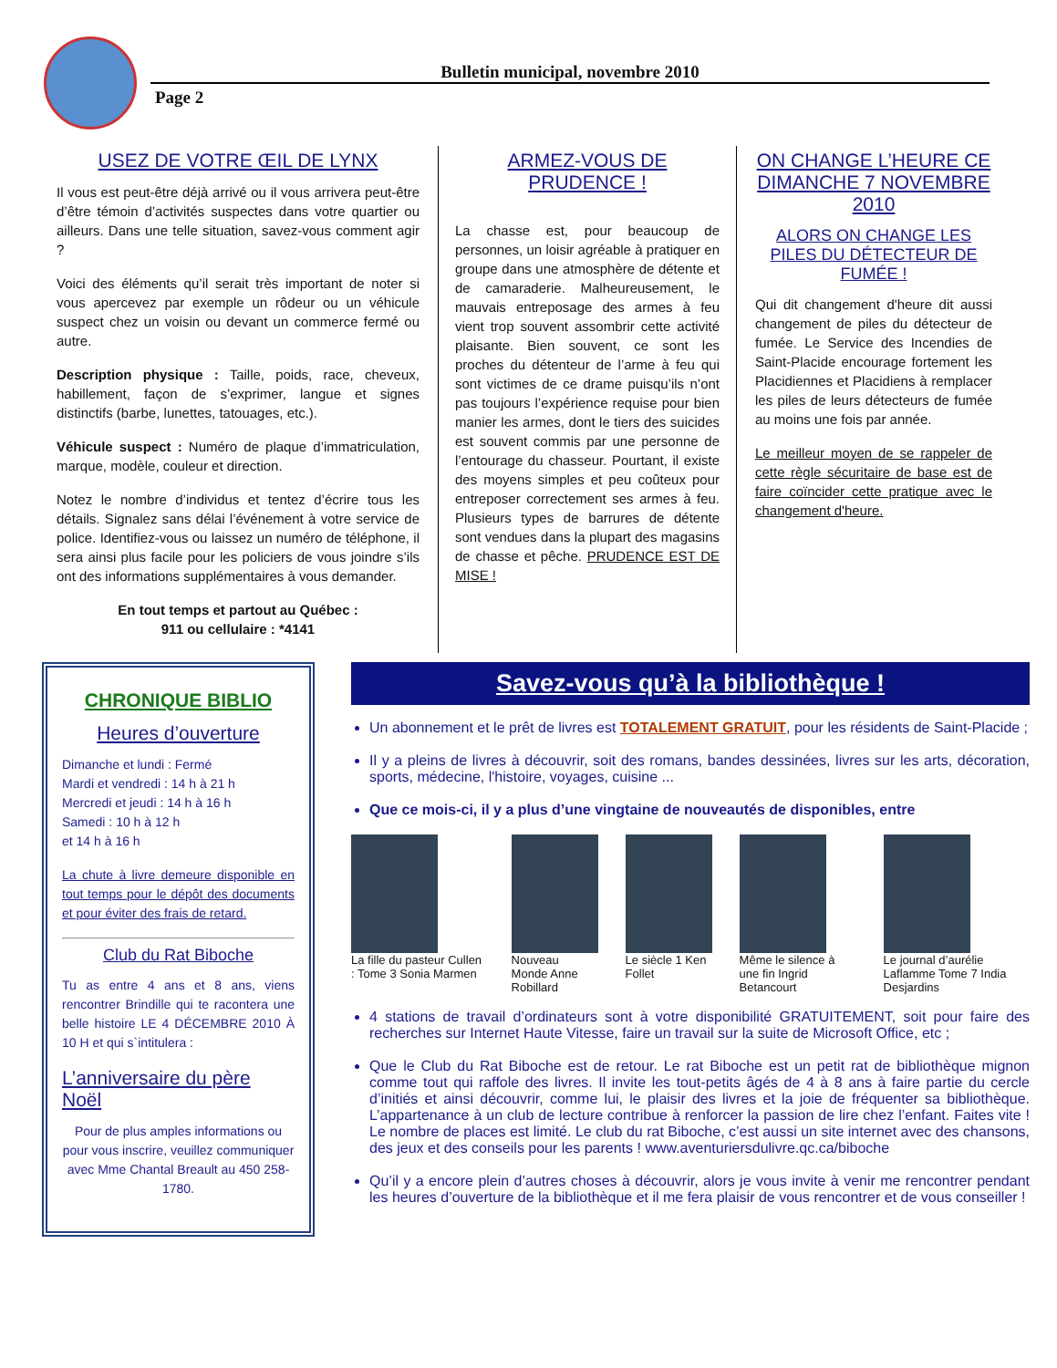Bulletin municipal, novembre 2010
Page 2
USEZ DE VOTRE ŒIL DE LYNX
Il vous est peut-être déjà arrivé ou il vous arrivera peut-être d’être témoin d’activités suspectes dans votre quartier ou ailleurs. Dans une telle situation, savez-vous comment agir ?
Voici des éléments qu’il serait très important de noter si vous apercevez par exemple un rôdeur ou un véhicule suspect chez un voisin ou devant un commerce fermé ou autre.
Description physique : Taille, poids, race, cheveux, habillement, façon de s’exprimer, langue et signes distinctifs (barbe, lunettes, tatouages, etc.).
Véhicule suspect : Numéro de plaque d’immatriculation, marque, modèle, couleur et direction.
Notez le nombre d’individus et tentez d’écrire tous les détails. Signalez sans délai l’événement à votre service de police. Identifiez-vous ou laissez un numéro de téléphone, il sera ainsi plus facile pour les policiers de vous joindre s’ils ont des informations supplémentaires à vous demander.
En tout temps et partout au Québec :
911 ou cellulaire : *4141
ARMEZ-VOUS DE PRUDENCE !
La chasse est, pour beaucoup de personnes, un loisir agréable à pratiquer en groupe dans une atmosphère de détente et de camaraderie. Malheureusement, le mauvais entreposage des armes à feu vient trop souvent assombrir cette activité plaisante. Bien souvent, ce sont les proches du détenteur de l’arme à feu qui sont victimes de ce drame puisqu’ils n’ont pas toujours l’expérience requise pour bien manier les armes, dont le tiers des suicides est souvent commis par une personne de l’entourage du chasseur. Pourtant, il existe des moyens simples et peu coûteux pour entreposer correctement ses armes à feu. Plusieurs types de barrures de détente sont vendues dans la plupart des magasins de chasse et pêche. PRUDENCE EST DE MISE !
ON CHANGE L’HEURE CE DIMANCHE 7 NOVEMBRE 2010
ALORS ON CHANGE LES PILES DU DÉTECTEUR DE FUMÉE !
Qui dit changement d'heure dit aussi changement de piles du détecteur de fumée. Le Service des Incendies de Saint-Placide encourage fortement les Placidiennes et Placidiens à remplacer les piles de leurs détecteurs de fumée au moins une fois par année.
Le meilleur moyen de se rappeler de cette règle sécuritaire de base est de faire coïncider cette pratique avec le changement d'heure.
CHRONIQUE BIBLIO
Heures d’ouverture
Dimanche et lundi : Fermé
Mardi et vendredi : 14 h à 21 h
Mercredi et jeudi : 14 h à 16 h
Samedi : 10 h à 12 h
et 14 h à 16 h
La chute à livre demeure disponible en tout temps pour le dépôt des documents et pour éviter des frais de retard.
Club du Rat Biboche
Tu as entre 4 ans et 8 ans, viens rencontrer Brindille qui te racontera une belle histoire LE 4 DÉCEMBRE 2010 À 10 H et qui s`intitulera :
L’anniversaire du père Noël
Pour de plus amples informations ou pour vous inscrire, veuillez communiquer avec Mme Chantal Breault au 450 258-1780.
Savez-vous qu’à la bibliothèque !
Un abonnement et le prêt de livres est TOTALEMENT GRATUIT, pour les résidents de Saint-Placide ;
Il y a pleins de livres à découvrir, soit des romans, bandes dessinées, livres sur les arts, décoration, sports, médecine, l'histoire, voyages, cuisine ...
Que ce mois-ci, il y a plus d’une vingtaine de nouveautés de disponibles, entre
La fille du pasteur Cullen : Tome 3 Sonia Marmen
Nouveau Monde Anne Robillard Le siècle 1 Ken Follet Même le silence à une fin Ingrid Betancourt
Le journal d’aurélie Laflamme Tome 7 India Desjardins
4 stations de travail d’ordinateurs sont à votre disponibilité GRATUITEMENT, soit pour faire des recherches sur Internet Haute Vitesse, faire un travail sur la suite de Microsoft Office, etc ;
Que le Club du Rat Biboche est de retour. Le rat Biboche est un petit rat de bibliothèque mignon comme tout qui raffole des livres. Il invite les tout-petits âgés de 4 à 8 ans à faire partie du cercle d’initiés et ainsi découvrir, comme lui, le plaisir des livres et la joie de fréquenter sa bibliothèque. L’appartenance à un club de lecture contribue à renforcer la passion de lire chez l’enfant. Faites vite ! Le nombre de places est limité. Le club du rat Biboche, c’est aussi un site internet avec des chansons, des jeux et des conseils pour les parents ! www.aventuriersdulivre.qc.ca/biboche
Qu’il y a encore plein d’autres choses à découvrir, alors je vous invite à venir me rencontrer pendant les heures d’ouverture de la bibliothèque et il me fera plaisir de vous rencontrer et de vous conseiller !